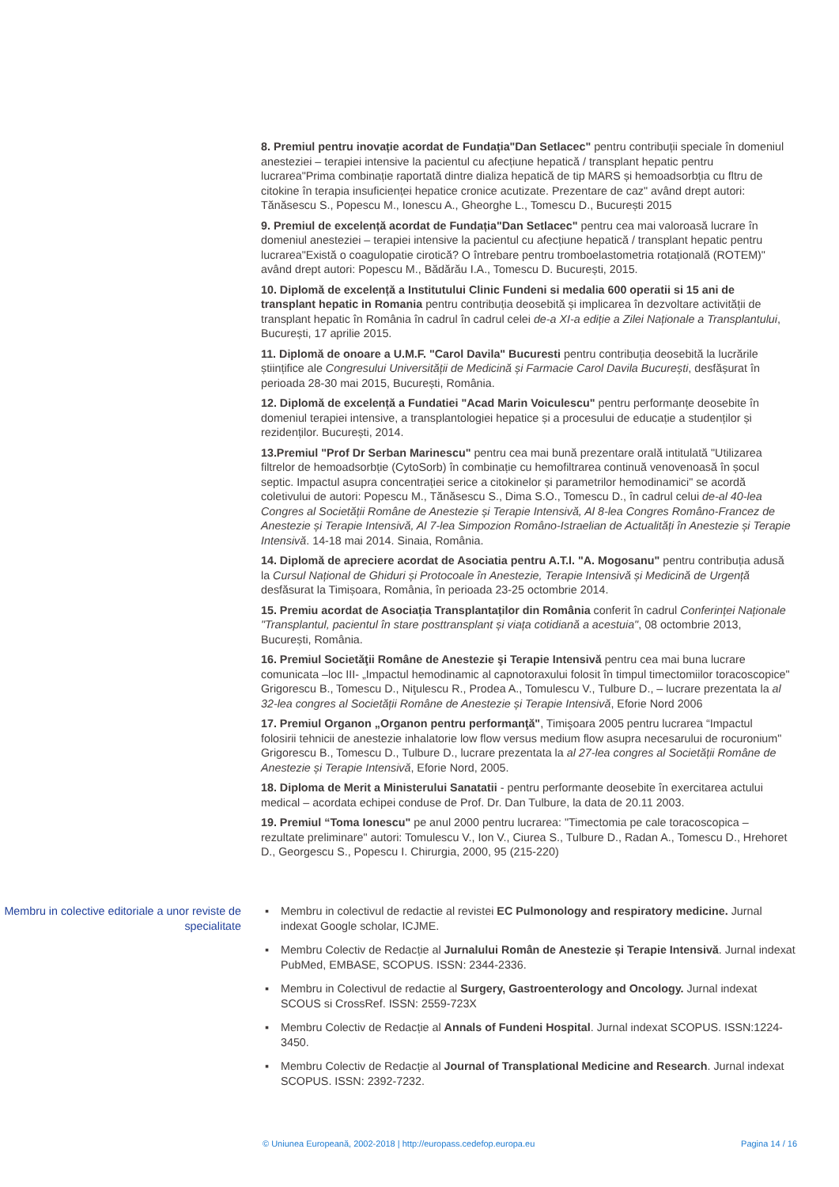8. Premiul pentru inovație acordat de Fundația"Dan Setlacec" pentru contribuții speciale în domeniul anesteziei – terapiei intensive la pacientul cu afecțiune hepatică / transplant hepatic pentru lucrarea"Prima combinație raportată dintre dializa hepatică de tip MARS și hemoadsorbția cu fltru de citokine în terapia insuficienței hepatice cronice acutizate. Prezentare de caz" având drept autori: Tănăsescu S., Popescu M., Ionescu A., Gheorghe L., Tomescu D., București 2015
9. Premiul de excelență acordat de Fundația"Dan Setlacec" pentru cea mai valoroasă lucrare în domeniul anesteziei – terapiei intensive la pacientul cu afecțiune hepatică / transplant hepatic pentru lucrarea"Există o coagulopatie cirotică? O întrebare pentru tromboelastometria rotațională (ROTEM)" având drept autori: Popescu M., Bădărău I.A., Tomescu D. București, 2015.
10. Diplomă de excelență a Institutului Clinic Fundeni si medalia 600 operatii si 15 ani de transplant hepatic in Romania pentru contribuția deosebită și implicarea în dezvoltare activității de transplant hepatic în România în cadrul în cadrul celei de-a XI-a ediție a Zilei Naționale a Transplantului, București, 17 aprilie 2015.
11. Diplomă de onoare a U.M.F. "Carol Davila" Bucuresti pentru contribuția deosebită la lucrările științifice ale Congresului Universității de Medicină și Farmacie Carol Davila București, desfășurat în perioada 28-30 mai 2015, București, România.
12. Diplomă de excelență a Fundatiei "Acad Marin Voiculescu" pentru performanțe deosebite în domeniul terapiei intensive, a transplantologiei hepatice și a procesului de educație a studenților și rezidenților. București, 2014.
13.Premiul "Prof Dr Serban Marinescu" pentru cea mai bună prezentare orală intitulată "Utilizarea filtrelor de hemoadsorbție (CytoSorb) în combinație cu hemofiltrarea continuă venovenoasă în șocul septic. Impactul asupra concentrației serice a citokinelor și parametrilor hemodinamici" se acordă coletivului de autori: Popescu M., Tănăsescu S., Dima S.O., Tomescu D., în cadrul celui de-al 40-lea Congres al Societății Române de Anestezie și Terapie Intensivă, Al 8-lea Congres Româno-Francez de Anestezie și Terapie Intensivă, Al 7-lea Simpozion Româno-Istraelian de Actualități în Anestezie și Terapie Intensivă. 14-18 mai 2014. Sinaia, România.
14. Diplomă de apreciere acordat de Asociatia pentru A.T.I. "A. Mogosanu" pentru contribuția adusă la Cursul Național de Ghiduri și Protocoale în Anestezie, Terapie Intensivă și Medicină de Urgență desfăsurat la Timișoara, România, în perioada 23-25 octombrie 2014.
15. Premiu acordat de Asociația Transplantaților din România conferit în cadrul Conferinței Naționale "Transplantul, pacientul în stare posttransplant și viața cotidiană a acestuia", 08 octombrie 2013, București, România.
16. Premiul Societăţii Române de Anestezie şi Terapie Intensivă pentru cea mai buna lucrare comunicata –loc III- „Impactul hemodinamic al capnotoraxului folosit în timpul timectomiilor toracoscopice" Grigorescu B., Tomescu D., Niţulescu R., Prodea A., Tomulescu V., Tulbure D., – lucrare prezentata la al 32-lea congres al Societății Române de Anestezie și Terapie Intensivă, Eforie Nord 2006
17. Premiul Organon „Organon pentru performanţă", Timişoara 2005 pentru lucrarea “Impactul folosirii tehnicii de anestezie inhalatorie low flow versus medium flow asupra necesarului de rocuronium" Grigorescu B., Tomescu D., Tulbure D., lucrare prezentata la al 27-lea congres al Societății Române de Anestezie și Terapie Intensivă, Eforie Nord, 2005.
18. Diploma de Merit a Ministerului Sanatatii - pentru performante deosebite în exercitarea actului medical – acordata echipei conduse de Prof. Dr. Dan Tulbure, la data de 20.11 2003.
19. Premiul “Toma Ionescu" pe anul 2000 pentru lucrarea: "Timectomia pe cale toracoscopica – rezultate preliminare" autori: Tomulescu V., Ion V., Ciurea S., Tulbure D., Radan A., Tomescu D., Hrehoret D., Georgescu S., Popescu I. Chirurgia, 2000, 95 (215-220)
Membru in colective editoriale a unor reviste de specialitate
▪ Membru in colectivul de redactie al revistei EC Pulmonology and respiratory medicine. Jurnal indexat Google scholar, ICJME.
▪ Membru Colectiv de Redacție al Jurnalului Român de Anestezie și Terapie Intensivă. Jurnal indexat PubMed, EMBASE, SCOPUS. ISSN: 2344-2336.
▪ Membru in Colectivul de redactie al Surgery, Gastroenterology and Oncology. Jurnal indexat SCOUS si CrossRef. ISSN: 2559-723X
▪ Membru Colectiv de Redacție al Annals of Fundeni Hospital. Jurnal indexat SCOPUS. ISSN:1224-3450.
▪ Membru Colectiv de Redacție al Journal of Transplational Medicine and Research. Jurnal indexat SCOPUS. ISSN: 2392-7232.
© Uniunea Europeană, 2002-2018 | http://europass.cedefop.europa.eu Pagina 14 / 16